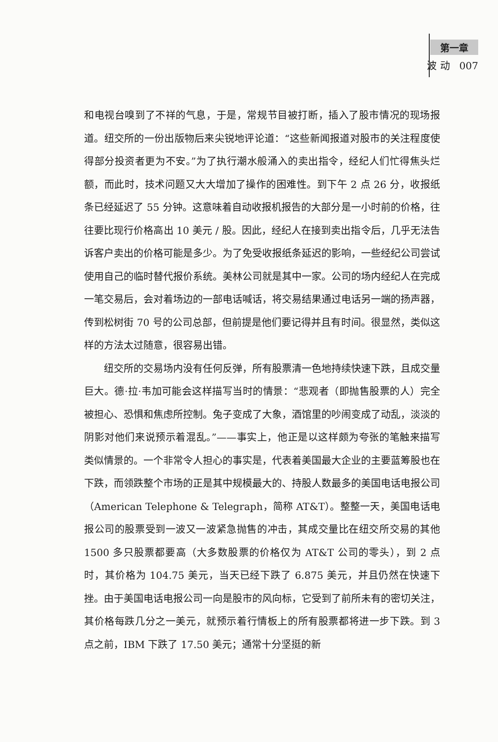第一章
波 动 007
和电视台嗅到了不祥的气息，于是，常规节目被打断，插入了股市情况的现场报道。纽交所的一份出版物后来尖锐地评论道：“这些新闻报道对股市的关注程度使得部分投资者更为不安。”为了执行潮水般涌入的卖出指令，经纪人们忙得焦头烂额，而此时，技术问题又大大增加了操作的困难性。到下午 2 点 26 分，收报纸条已经延迟了 55 分钟。这意味着自动收报机报告的大部分是一小时前的价格，往往要比现行价格高出 10 美元 / 股。因此，经纪人在接到卖出指令后，几乎无法告诉客户卖出的价格可能是多少。为了免受收报纸条延迟的影响，一些经纪公司尝试使用自己的临时替代报价系统。美林公司就是其中一家。公司的场内经纪人在完成一笔交易后，会对着场边的一部电话喊话，将交易结果通过电话另一端的扬声器，传到松树街 70 号的公司总部，但前提是他们要记得并且有时间。很显然，类似这样的方法太过随意，很容易出错。
纽交所的交易场内没有任何反弹，所有股票清一色地持续快速下跌，且成交量巨大。德·拉·韦加可能会这样描写当时的情景：“悲观者（即抛售股票的人）完全被担心、恐惧和焦虑所控制。兔子变成了大象，酒馆里的吵闹变成了动乱，淡淡的阴影对他们来说预示着混乱。”——事实上，他正是以这样颇为夸张的笔触来描写类似情景的。一个非常令人担心的事实是，代表着美国最大企业的主要蓝筹股也在下跌，而领跌整个市场的正是其中规模最大的、持股人数最多的美国电话电报公司（American Telephone & Telegraph，简称 AT&T）。整整一天，美国电话电报公司的股票受到一波又一波紧急抛售的冲击，其成交量比在纽交所交易的其他 1500 多只股票都要高（大多数股票的价格仅为 AT&T 公司的零头），到 2 点时，其价格为 104.75 美元，当天已经下跌了 6.875 美元，并且仍然在快速下挫。由于美国电话电报公司一向是股市的风向标，它受到了前所未有的密切关注，其价格每跌几分之一美元，就预示着行情板上的所有股票都将进一步下跌。到 3 点之前，IBM 下跌了 17.50 美元；通常十分坚挺的新